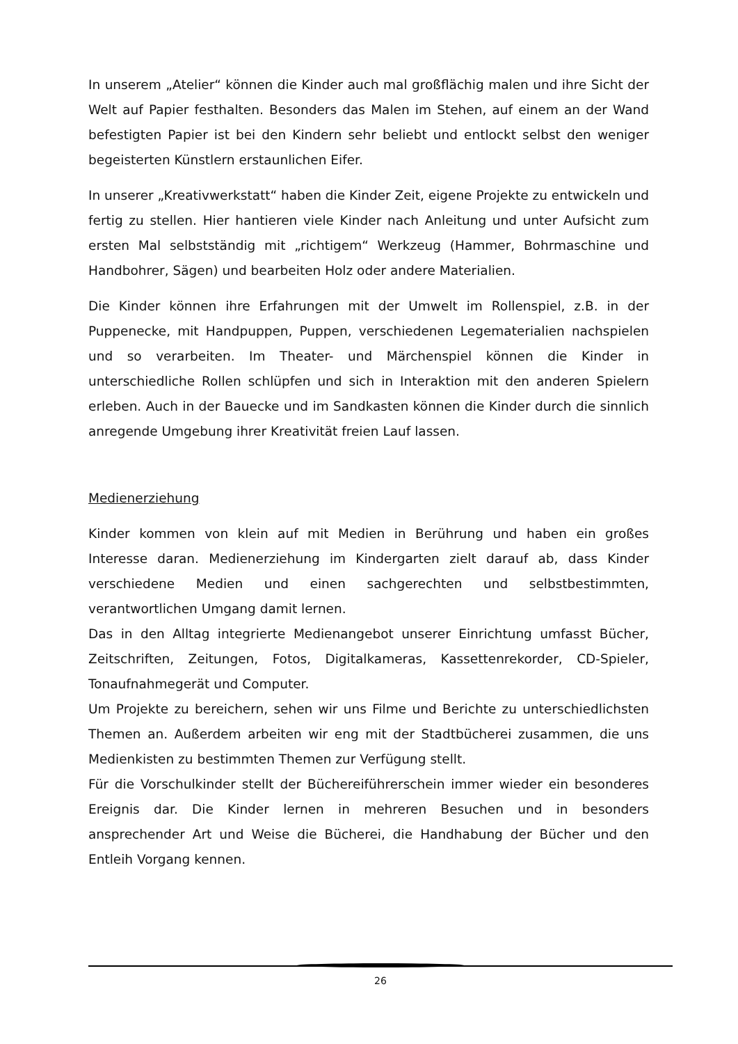In unserem „Atelier“ können die Kinder auch mal großflächig malen und ihre Sicht der Welt auf Papier festhalten. Besonders das Malen im Stehen, auf einem an der Wand befestigten Papier ist bei den Kindern sehr beliebt und entlockt selbst den weniger begeisterten Künstlern erstaunlichen Eifer.
In unserer „Kreativwerkstatt“ haben die Kinder Zeit, eigene Projekte zu entwickeln und fertig zu stellen. Hier hantieren viele Kinder nach Anleitung und unter Aufsicht zum ersten Mal selbstständig mit „richtigem“ Werkzeug (Hammer, Bohrmaschine und Handbohrer, Sägen) und bearbeiten Holz oder andere Materialien.
Die Kinder können ihre Erfahrungen mit der Umwelt im Rollenspiel, z.B. in der Puppenecke, mit Handpuppen, Puppen, verschiedenen Legematerialien nachspielen und so verarbeiten. Im Theater- und Märchenspiel können die Kinder in unterschiedliche Rollen schlüpfen und sich in Interaktion mit den anderen Spielern erleben. Auch in der Bauecke und im Sandkasten können die Kinder durch die sinnlich anregende Umgebung ihrer Kreativität freien Lauf lassen.
Medienerziehung
Kinder kommen von klein auf mit Medien in Berührung und haben ein großes Interesse daran. Medienerziehung im Kindergarten zielt darauf ab, dass Kinder verschiedene Medien und einen sachgerechten und selbstbestimmten, verantwortlichen Umgang damit lernen.
Das in den Alltag integrierte Medienangebot unserer Einrichtung umfasst Bücher, Zeitschriften, Zeitungen, Fotos, Digitalkameras, Kassettenrekorder, CD-Spieler, Tonaufnahmegerät und Computer.
Um Projekte zu bereichern, sehen wir uns Filme und Berichte zu unterschiedlichsten Themen an. Außerdem arbeiten wir eng mit der Stadtbücherei zusammen, die uns Medienkisten zu bestimmten Themen zur Verfügung stellt.
Für die Vorschulkinder stellt der Büchereiführerschein immer wieder ein besonderes Ereignis dar. Die Kinder lernen in mehreren Besuchen und in besonders ansprechender Art und Weise die Bücherei, die Handhabung der Bücher und den Entleih Vorgang kennen.
26